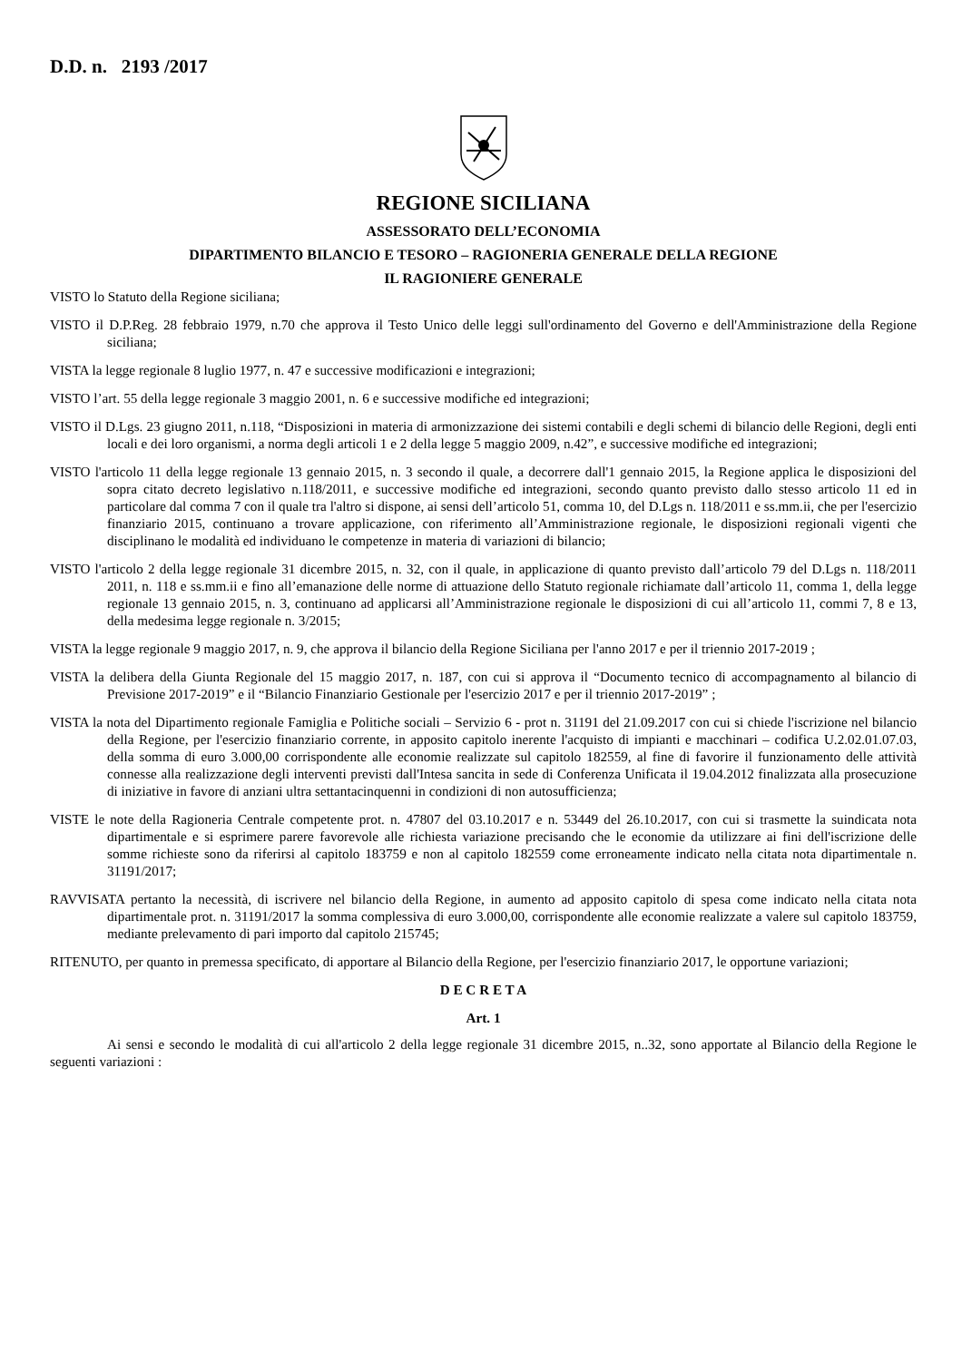D.D. n. 2193 /2017
REGIONE SICILIANA
ASSESSORATO DELL’ECONOMIA
DIPARTIMENTO BILANCIO E TESORO – RAGIONERIA GENERALE DELLA REGIONE
IL RAGIONIERE GENERALE
VISTO lo Statuto della Regione siciliana;
VISTO il D.P.Reg. 28 febbraio 1979, n.70 che approva il Testo Unico delle leggi sull'ordinamento del Governo e dell'Amministrazione della Regione siciliana;
VISTA la legge regionale 8 luglio 1977, n. 47 e successive modificazioni e integrazioni;
VISTO l’art. 55 della legge regionale 3 maggio 2001, n. 6 e successive modifiche ed integrazioni;
VISTO il D.Lgs. 23 giugno 2011, n.118, “Disposizioni in materia di armonizzazione dei sistemi contabili e degli schemi di bilancio delle Regioni, degli enti locali e dei loro organismi, a norma degli articoli 1 e 2 della legge 5 maggio 2009, n.42”, e successive modifiche ed integrazioni;
VISTO l'articolo 11 della legge regionale 13 gennaio 2015, n. 3 secondo il quale, a decorrere dall'1 gennaio 2015, la Regione applica le disposizioni del sopra citato decreto legislativo n.118/2011, e successive modifiche ed integrazioni, secondo quanto previsto dallo stesso articolo 11 ed in particolare dal comma 7 con il quale tra l'altro si dispone, ai sensi dell’articolo 51, comma 10, del D.Lgs n. 118/2011 e ss.mm.ii, che per l'esercizio finanziario 2015, continuano a trovare applicazione, con riferimento all’Amministrazione regionale, le disposizioni regionali vigenti che disciplinano le modalità ed individuano le competenze in materia di variazioni di bilancio;
VISTO l'articolo 2 della legge regionale 31 dicembre 2015, n. 32, con il quale, in applicazione di quanto previsto dall’articolo 79 del D.Lgs n. 118/2011 2011, n. 118 e ss.mm.ii e fino all’emanazione delle norme di attuazione dello Statuto regionale richiamate dall’articolo 11, comma 1, della legge regionale 13 gennaio 2015, n. 3, continuano ad applicarsi all’Amministrazione regionale le disposizioni di cui all’articolo 11, commi 7, 8 e 13, della medesima legge regionale n. 3/2015;
VISTA la legge regionale 9 maggio 2017, n. 9, che approva il bilancio della Regione Siciliana per l'anno 2017 e per il triennio 2017-2019 ;
VISTA la delibera della Giunta Regionale del 15 maggio 2017, n. 187, con cui si approva il “Documento tecnico di accompagnamento al bilancio di Previsione 2017-2019” e il “Bilancio Finanziario Gestionale per l'esercizio 2017 e per il triennio 2017-2019” ;
VISTA la nota del Dipartimento regionale Famiglia e Politiche sociali – Servizio 6 - prot n. 31191 del 21.09.2017 con cui si chiede l'iscrizione nel bilancio della Regione, per l'esercizio finanziario corrente, in apposito capitolo inerente l'acquisto di impianti e macchinari – codifica U.2.02.01.07.03, della somma di euro 3.000,00 corrispondente alle economie realizzate sul capitolo 182559, al fine di favorire il funzionamento delle attività connesse alla realizzazione degli interventi previsti dall'Intesa sancita in sede di Conferenza Unificata il 19.04.2012 finalizzata alla prosecuzione di iniziative in favore di anziani ultra settantacinquenni in condizioni di non autosufficienza;
VISTE le note della Ragioneria Centrale competente prot. n. 47807 del 03.10.2017 e n. 53449 del 26.10.2017, con cui si trasmette la suindicata nota dipartimentale e si esprimere parere favorevole alle richiesta variazione precisando che le economie da utilizzare ai fini dell'iscrizione delle somme richieste sono da riferirsi al capitolo 183759 e non al capitolo 182559 come erroneamente indicato nella citata nota dipartimentale n. 31191/2017;
RAVVISATA pertanto la necessità, di iscrivere nel bilancio della Regione, in aumento ad apposito capitolo di spesa come indicato nella citata nota dipartimentale prot. n. 31191/2017 la somma complessiva di euro 3.000,00, corrispondente alle economie realizzate a valere sul capitolo 183759, mediante prelevamento di pari importo dal capitolo 215745;
RITENUTO, per quanto in premessa specificato, di apportare al Bilancio della Regione, per l'esercizio finanziario 2017, le opportune variazioni;
D E C R E T A
Art. 1
Ai sensi e secondo le modalità di cui all'articolo 2 della legge regionale 31 dicembre 2015, n..32, sono apportate al Bilancio della Regione le seguenti variazioni :